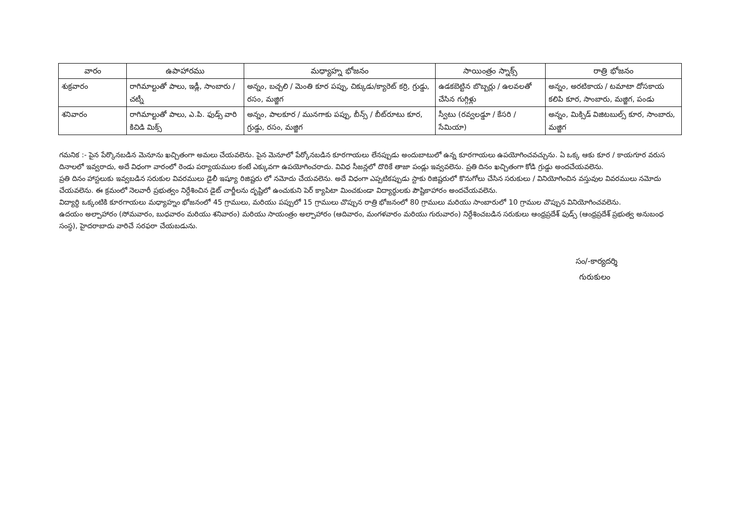| వారం | ఉపాహారము | మధ్యాహ్న భోజనం | సాయింత్రం స్నాక్స్ | రాత్రి భోజనం |
| --- | --- | --- | --- | --- |
| శుక్రవారం | రాగిమాల్టుతో పాలు, ఇడ్లీ, సాంబారు / చట్నీ | అన్నం, బచ్చలి / మెంతి కూర పప్పు, చిక్కుడు/క్యారెట్ కర్రి, గ్రుడ్డు, రసం, మజ్జిగ | ఉడకబెట్టిన బొబ్బర్లు / ఉలవలతో చేసిన గుగ్గిళ్లు | అన్నం, అరటికాయ / టమాటా దోసకాయ కలిపి కూర, సాంబారు, మజ్జిగ, పండు |
| శనివారం | రాగిమాల్టుతో పాలు, ఎ.పి. ఫుడ్స్ వారి కిచిడి మిక్స్ | అన్నం, పాలకూర / మునగాకు పప్పు, బీన్స్ / బీట్‌రూటు కూర, గ్రుడ్డు, రసం, మజ్జిగ | స్వీటు (రవ్వలడ్డూ / కేసరి / సేమియా) | అన్నం, మిక్సిడ్ విజిటబుల్స్ కూర, సాంబారు, మజ్జిగ |
గమనిక :- పైన పేర్కొనబడిన మెనూను ఖచ్చితంగా అమలు చేయవలెను. పైన మెనూలో పేర్కోనబడిన కూరగాయలు లేనప్పుడు అందుబాటులో ఉన్న కూరగాయలు ఉపయోగించవచ్చును. ఏ ఒక్క ఆకు కూర / కాయగూర వరుస దినాలలో ఇవ్వరాదు, అదే విధంగా వారంలో రెండు పర్యాయముల కంటే ఎక్కువగా ఉపయోగించరాదు. వివిధ సీజన్లలో దొరికే తాజా పండ్లు ఇవ్వవలెను. ప్రతి దినం ఖచ్చితంగా కోడి గ్రుడ్డు అందచేయవలెను.
ప్రతి దినం హాస్టలుకు ఇవ్వబడిన సరుకుల వివరములు డైలీ ఇష్యూ రిజిష్టరు లో నమోదు చేయవలెను. అదే విధంగా ఎప్పటికప్పుడు స్టాకు రిజిష్టరులో కొనుగోలు చేసిన సరుకులు / వినియోగించిన వస్తువుల వివరములు నమోదు చేయవలెను. ఈ క్రమంలో నెలవారీ ప్రభుత్వం నిర్దేశించిన డైట్ చార్జీలను దృష్టిలో ఉంచుకుని పెర్ క్యాపిటా మించకుండా విద్యార్థులకు పౌష్టికాహారం అందచేయవలెను.
విద్యార్థి ఒక్కంటికి కూరగాయలు మధ్యాహ్నం భోజనంలో 45 గ్రాములు, మరియు పప్పులో 15 గ్రాములు చొప్పున రాత్రి భోజనంలో 80 గ్రాములు మరియు సాంబారులో 10 గ్రాముల చొప్పున వినియోగించవలెను.
ఉదయం అల్పాహారం (సోమవారం, బుధవారం మరియు శనివారం) మరియు సాయంత్రం అల్పాహారం (ఆదివారం, మంగళవారం మరియు గురువారం) నిర్దేశించబడిన సరుకులు ఆంధ్రప్రదేశ్ ఫుడ్స్ (ఆంధ్రప్రదేశ్ ప్రభుత్వ అనుబంధ సంస్థ), హైదరాబాదు వారిచే సరఫరా చేయబడును.
సం/-కార్యదర్శి
గురుకులం